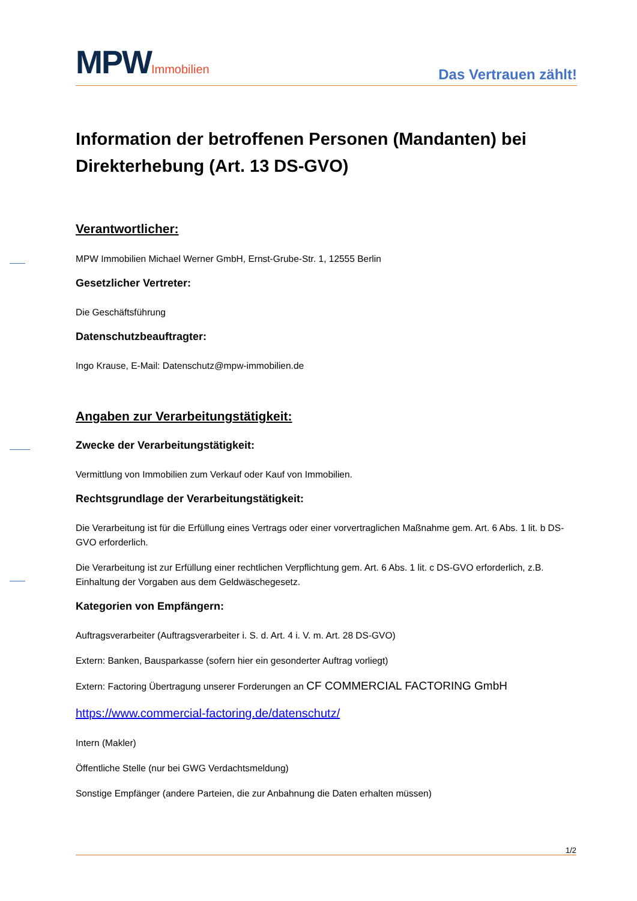MPWImmobilien
Das Vertrauen zählt!
Information der betroffenen Personen (Mandanten) bei Direkterhebung (Art. 13 DS-GVO)
Verantwortlicher:
MPW Immobilien Michael Werner GmbH, Ernst-Grube-Str. 1, 12555 Berlin
Gesetzlicher Vertreter:
Die Geschäftsführung
Datenschutzbeauftragter:
Ingo Krause, E-Mail: Datenschutz@mpw-immobilien.de
Angaben zur Verarbeitungstätigkeit:
Zwecke der Verarbeitungstätigkeit:
Vermittlung von Immobilien zum Verkauf oder Kauf von Immobilien.
Rechtsgrundlage der Verarbeitungstätigkeit:
Die Verarbeitung ist für die Erfüllung eines Vertrags oder einer vorvertraglichen Maßnahme gem. Art. 6 Abs. 1 lit. b DS-GVO erforderlich.
Die Verarbeitung ist zur Erfüllung einer rechtlichen Verpflichtung gem. Art. 6 Abs. 1 lit. c DS-GVO erforderlich, z.B. Einhaltung der Vorgaben aus dem Geldwäschegesetz.
Kategorien von Empfängern:
Auftragsverarbeiter (Auftragsverarbeiter i. S. d. Art. 4 i. V. m. Art. 28 DS-GVO)
Extern: Banken, Bausparkasse (sofern hier ein gesonderter Auftrag vorliegt)
Extern: Factoring Übertragung unserer Forderungen an CF COMMERCIAL FACTORING GmbH
https://www.commercial-factoring.de/datenschutz/
Intern (Makler)
Öffentliche Stelle (nur bei GWG Verdachtsmeldung)
Sonstige Empfänger (andere Parteien, die zur Anbahnung die Daten erhalten müssen)
1/2